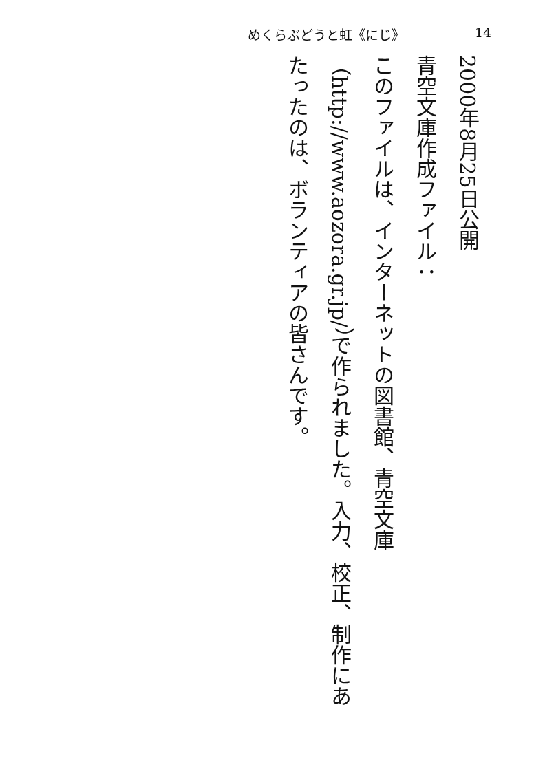めくらぶどうと虹《にじ》 14
2000年8月25日公開
青空文庫作成ファイル：
このファイルは、インターネットの図書館、青空文庫（http://www.aozora.gr.jp/）で作られました。入力、校正、制作にあたったのは、ボランティアの皆さんです。